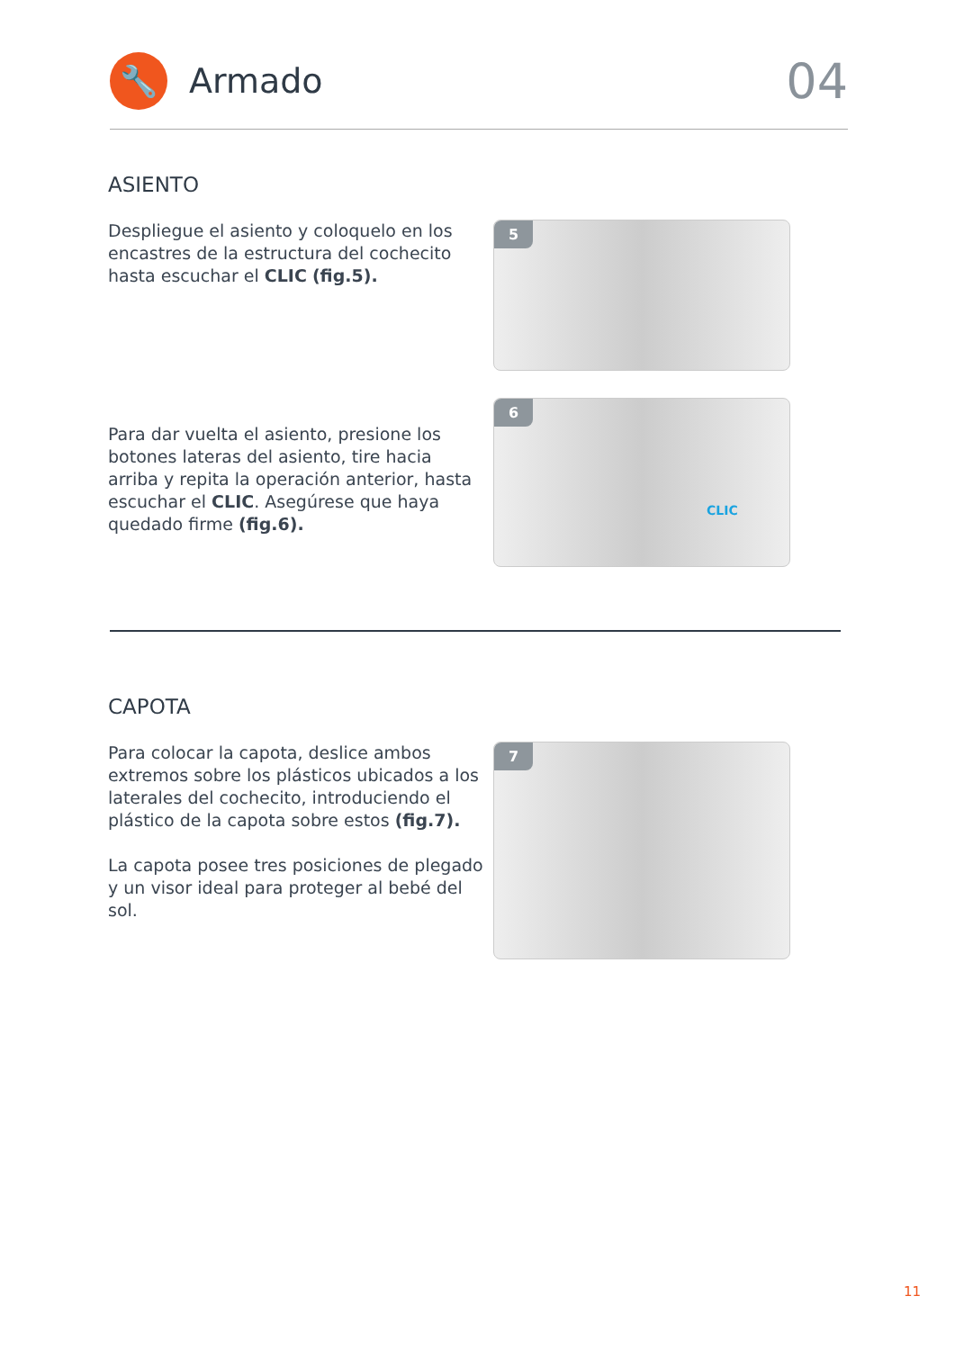🔧
Armado
04
ASIENTO
Despliegue el asiento y coloquelo en los encastres de la estructura del cochecito hasta escuchar el CLIC (fig.5).
5
Para dar vuelta el asiento, presione los botones lateras del asiento, tire hacia arriba y repita la operación anterior, hasta escuchar el CLIC. Asegúrese que haya quedado firme (fig.6).
6
CLIC
CAPOTA
Para colocar la capota, deslice ambos extremos sobre los plásticos ubicados a los laterales del cochecito, introduciendo el plástico de la capota sobre estos (fig.7).
La capota posee tres posiciones de plegado y un visor ideal para proteger al bebé del sol.
7
11